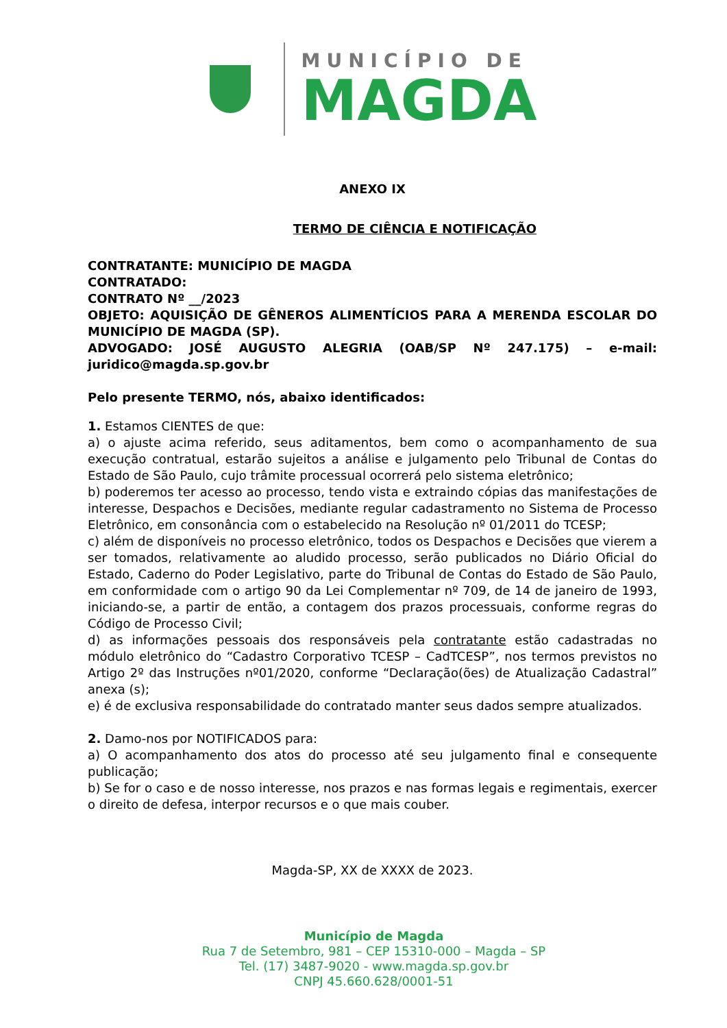MUNICÍPIO DE
MAGDA
ANEXO IX
TERMO DE CIÊNCIA E NOTIFICAÇÃO
CONTRATANTE: MUNICÍPIO DE MAGDA
CONTRATADO:
CONTRATO Nº __/2023
OBJETO: AQUISIÇÃO DE GÊNEROS ALIMENTÍCIOS PARA A MERENDA ESCOLAR DO MUNICÍPIO DE MAGDA (SP).
ADVOGADO: JOSÉ AUGUSTO ALEGRIA (OAB/SP Nº 247.175) – e-mail: juridico@magda.sp.gov.br
Pelo presente TERMO, nós, abaixo identificados:
1. Estamos CIENTES de que:
a) o ajuste acima referido, seus aditamentos, bem como o acompanhamento de sua execução contratual, estarão sujeitos a análise e julgamento pelo Tribunal de Contas do Estado de São Paulo, cujo trâmite processual ocorrerá pelo sistema eletrônico;
b) poderemos ter acesso ao processo, tendo vista e extraindo cópias das manifestações de interesse, Despachos e Decisões, mediante regular cadastramento no Sistema de Processo Eletrônico, em consonância com o estabelecido na Resolução nº 01/2011 do TCESP;
c) além de disponíveis no processo eletrônico, todos os Despachos e Decisões que vierem a ser tomados, relativamente ao aludido processo, serão publicados no Diário Oficial do Estado, Caderno do Poder Legislativo, parte do Tribunal de Contas do Estado de São Paulo, em conformidade com o artigo 90 da Lei Complementar nº 709, de 14 de janeiro de 1993, iniciando-se, a partir de então, a contagem dos prazos processuais, conforme regras do Código de Processo Civil;
d) as informações pessoais dos responsáveis pela contratante estão cadastradas no módulo eletrônico do “Cadastro Corporativo TCESP – CadTCESP”, nos termos previstos no Artigo 2º das Instruções nº01/2020, conforme “Declaração(ões) de Atualização Cadastral” anexa (s);
e) é de exclusiva responsabilidade do contratado manter seus dados sempre atualizados.
2. Damo-nos por NOTIFICADOS para:
a) O acompanhamento dos atos do processo até seu julgamento final e consequente publicação;
b) Se for o caso e de nosso interesse, nos prazos e nas formas legais e regimentais, exercer o direito de defesa, interpor recursos e o que mais couber.
Magda-SP, XX de XXXX de 2023.
Município de Magda
Rua 7 de Setembro, 981 – CEP 15310-000 – Magda – SP
Tel. (17) 3487-9020 - www.magda.sp.gov.br
CNPJ 45.660.628/0001-51